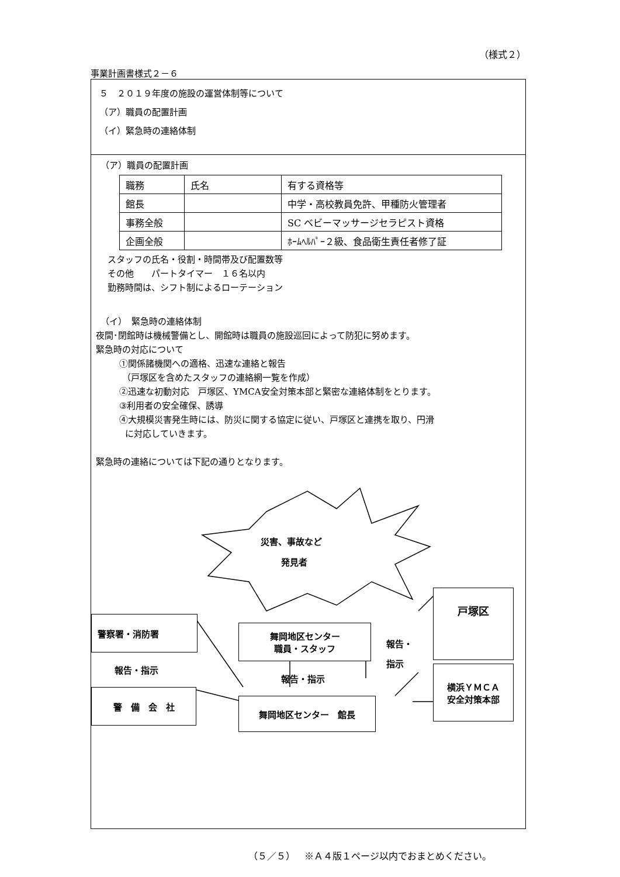（様式２）
事業計画書様式２－６
５　２０１９年度の施設の運営体制等について
（ア）職員の配置計画
（イ）緊急時の連絡体制
（ア）職員の配置計画
| 職務 | 氏名 | 有する資格等 |
| 館長 | | 中学・高校教員免許、甲種防火管理者 |
| 事務全般 | | SC ベビーマッサージセラピスト資格 |
| 企画全般 | | ﾎｰﾑﾍﾙﾊﾟｰ２級、食品衛生責任者修了証 |
スタッフの氏名・役割・時間帯及び配置数等
その他　　パートタイマー　１６名以内
勤務時間は、シフト制によるローテーション
（イ）　緊急時の連絡体制
夜間･閉館時は機械警備とし、開館時は職員の施設巡回によって防犯に努めます。
緊急時の対応について
①関係諸機関への適格、迅速な連絡と報告
（戸塚区を含めたスタッフの連絡網一覧を作成）
②迅速な初動対応　戸塚区、YMCA安全対策本部と緊密な連絡体制をとります。
③利用者の安全確保、誘導
④大規模災害発生時には、防災に関する協定に従い、戸塚区と連携を取り、円滑
に対応していきます。
緊急時の連絡については下記の通りとなります。
災害、事故など
発見者
警察署・消防署
報告・指示
警　備　会　社
舞岡地区センター
職員・スタッフ
報告・指示
舞岡地区センター　館長
報告・
指示
戸塚区
横浜ＹＭＣＡ
安全対策本部
（５／５）　※Ａ４版１ページ以内でおまとめください。